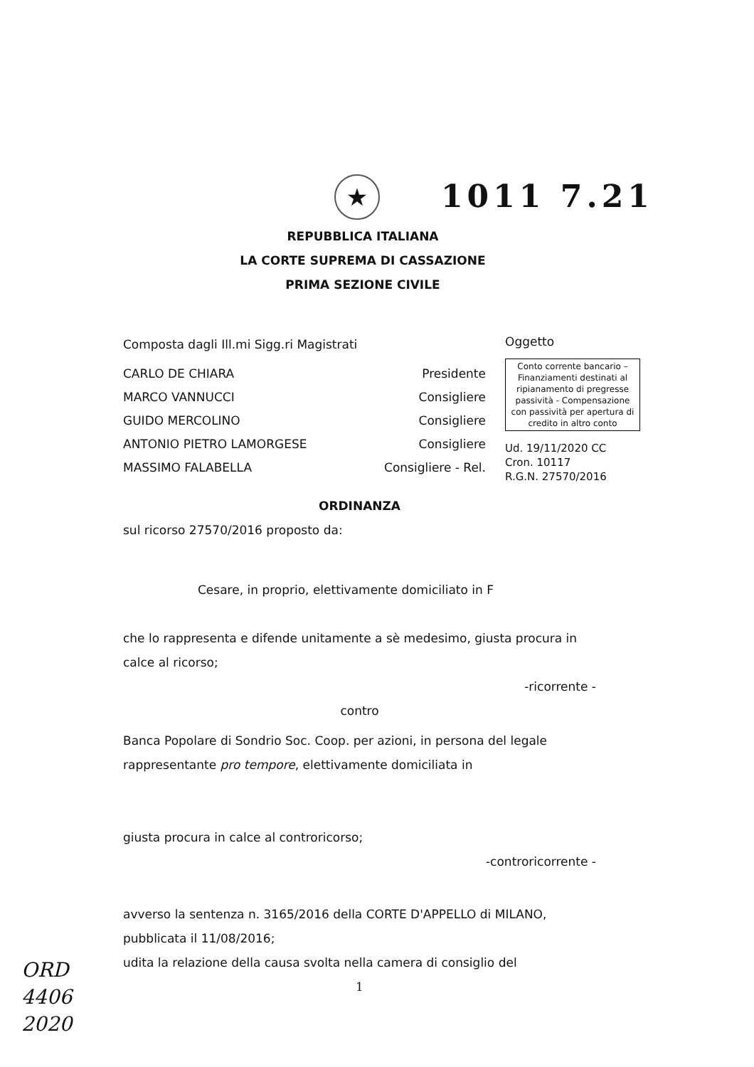★ 1011 7.21
REPUBBLICA ITALIANA
LA CORTE SUPREMA DI CASSAZIONE
PRIMA SEZIONE CIVILE
Composta dagli Ill.mi Sigg.ri Magistrati
CARLO DE CHIARA Presidente
MARCO VANNUCCI Consigliere
GUIDO MERCOLINO Consigliere
ANTONIO PIETRO LAMORGESE Consigliere
MASSIMO FALABELLA Consigliere - Rel.
ORDINANZA
sul ricorso 27570/2016 proposto da:
Cesare, in proprio, elettivamente domiciliato in F
che lo rappresenta e difende unitamente a sè medesimo, giusta procura in calce al ricorso;
-ricorrente -
contro
Banca Popolare di Sondrio Soc. Coop. per azioni, in persona del legale rappresentante pro tempore, elettivamente domiciliata in
giusta procura in calce al controricorso;
-controricorrente -
avverso la sentenza n. 3165/2016 della CORTE D'APPELLO di MILANO, pubblicata il 11/08/2016;
udita la relazione della causa svolta nella camera di consiglio del
1
Oggetto
Conto corrente bancario – Finanziamenti destinati al ripianamento di pregresse passività - Compensazione con passività per apertura di credito in altro conto
Ud. 19/11/2020 CC
Cron. 10117
R.G.N. 27570/2016
ORD
4406
2020